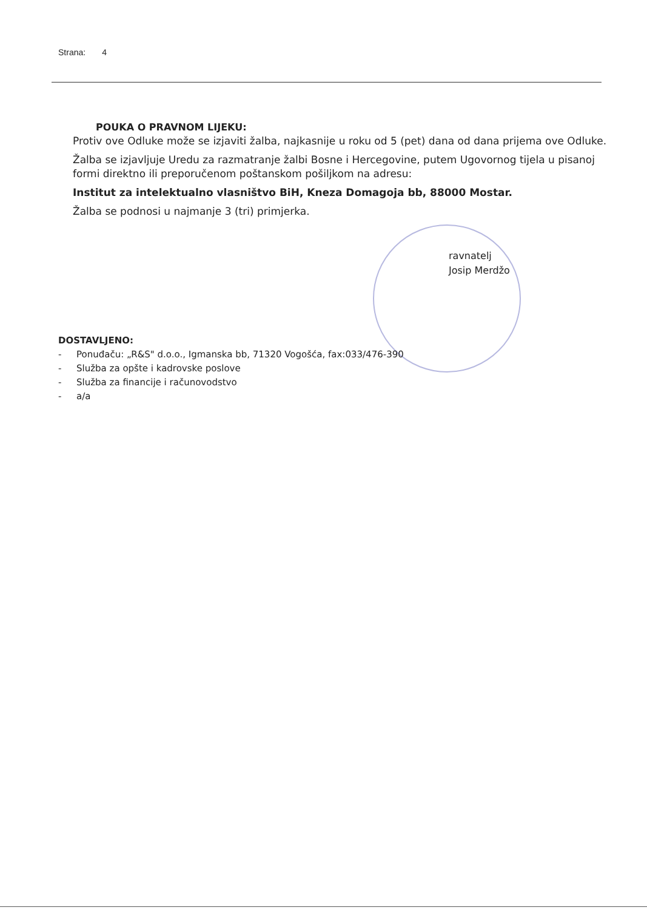Strana: 4
POUKA O PRAVNOM LIJEKU:
Protiv ove Odluke može se izjaviti žalba, najkasnije u roku od 5 (pet) dana od dana prijema ove Odluke.
Žalba se izjavljuje Uredu za razmatranje žalbi Bosne i Hercegovine, putem Ugovornog tijela u pisanoj formi direktno ili preporučenom poštanskom pošiljkom na adresu:
Institut za intelektualno vlasništvo BiH, Kneza Domagoja bb, 88000 Mostar.
Žalba se podnosi u najmanje 3 (tri) primjerka.
ravnatelj
Josip Merdžo
DOSTAVLJENO:
- Ponuđaču: „R&S" d.o.o., Igmanska bb, 71320 Vogošća, fax:033/476-390
- Služba za opšte i kadrovske poslove
- Služba za financije i računovodstvo
- a/a